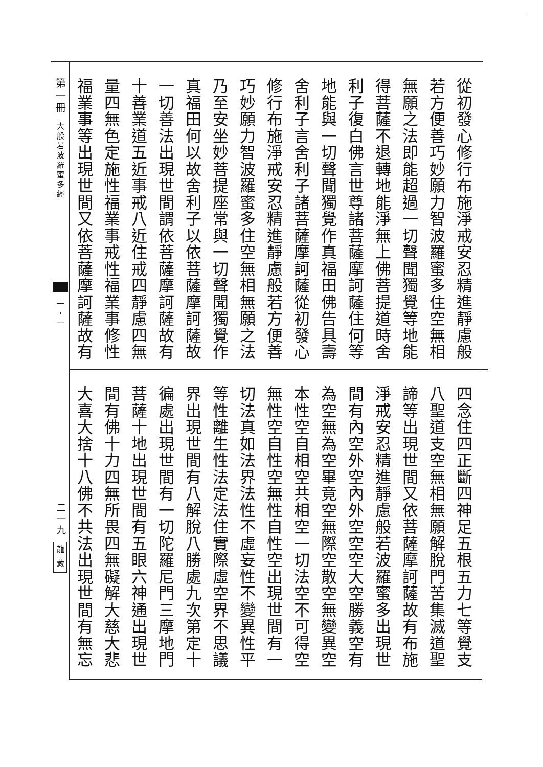從初發心修行布施淨戒安忍精進靜慮般
若方便善巧妙願力智波羅蜜多住空無相
無願之法即能超過一切聲聞獨覺等地能
得菩薩不退轉地能淨無上佛菩提道時舍
利子復白佛言世尊諸菩薩摩訶薩住何等
地能與一切聲聞獨覺作真福田佛告具壽
舍利子言舍利子諸菩薩摩訶薩從初發心
修行布施淨戒安忍精進靜慮般若方便善
巧妙願力智波羅蜜多住空無相無願之法
乃至安坐妙菩提座常與一切聲聞獨覺作
真福田何以故舍利子以依菩薩摩訶薩故
一切善法出現世間謂依菩薩摩訶薩故有
十善業道五近事戒八近住戒四靜慮四無
量四無色定施性福業事戒性福業事修性
福業事等出現世間又依菩薩摩訶薩故有
四念住四正斷四神足五根五力七等覺支
八聖道支空無相無願解脫門苦集滅道聖
諦等出現世間又依菩薩摩訶薩故有布施
淨戒安忍精進靜慮般若波羅蜜多出現世
間有內空外空內外空空空大空勝義空有
為空無為空畢竟空無際空散空無變異空
本性空自相空共相空一切法空不可得空
無性空自性空無性自性空出現世間有一
切法真如法界法性不虛妄性不變異性平
等性離生性法定法住實際虛空界不思議
界出現世間有八解脫八勝處九次第定十
徧處出現世間有一切陀羅尼門三摩地門
菩薩十地出現世間有五眼六神通出現世
間有佛十力四無所畏四無礙解大慈大悲
大喜大捨十八佛不共法出現世間有無忘
第一冊
大般若波羅蜜多經
一・一
二一九
龍 藏